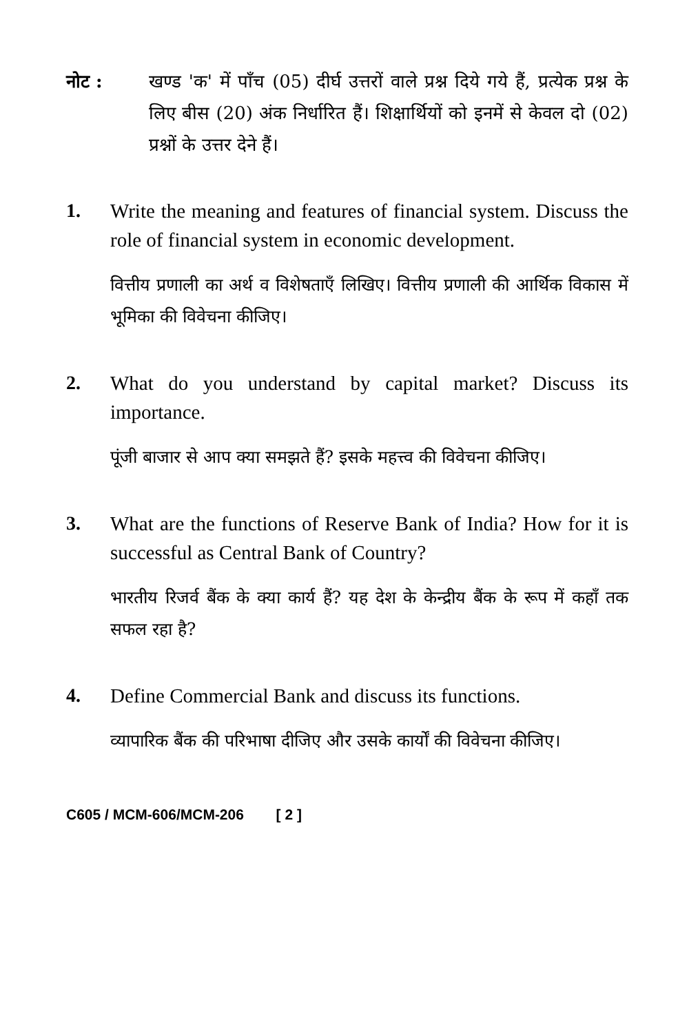नोट : खण्ड 'क' में पाँच (05) दीर्घ उत्तरों वाले प्रश्न दिये गये हैं, प्रत्येक प्रश्न के लिए बीस (20) अंक निर्धारित हैं। शिक्षार्थियों को इनमें से केवल दो (02) प्रश्नों के उत्तर देने हैं।
1. Write the meaning and features of financial system. Discuss the role of financial system in economic development.
वित्तीय प्रणाली का अर्थ व विशेषताएँ लिखिए। वित्तीय प्रणाली की आर्थिक विकास में भूमिका की विवेचना कीजिए।
2. What do you understand by capital market? Discuss its importance.
पूंजी बाजार से आप क्या समझते हैं? इसके महत्त्व की विवेचना कीजिए।
3. What are the functions of Reserve Bank of India? How for it is successful as Central Bank of Country?
भारतीय रिजर्व बैंक के क्या कार्य हैं? यह देश के केन्द्रीय बैंक के रूप में कहाँ तक सफल रहा है?
4. Define Commercial Bank and discuss its functions.
व्यापारिक बैंक की परिभाषा दीजिए और उसके कार्यों की विवेचना कीजिए।
C605 / MCM-606/MCM-206 [ 2 ]